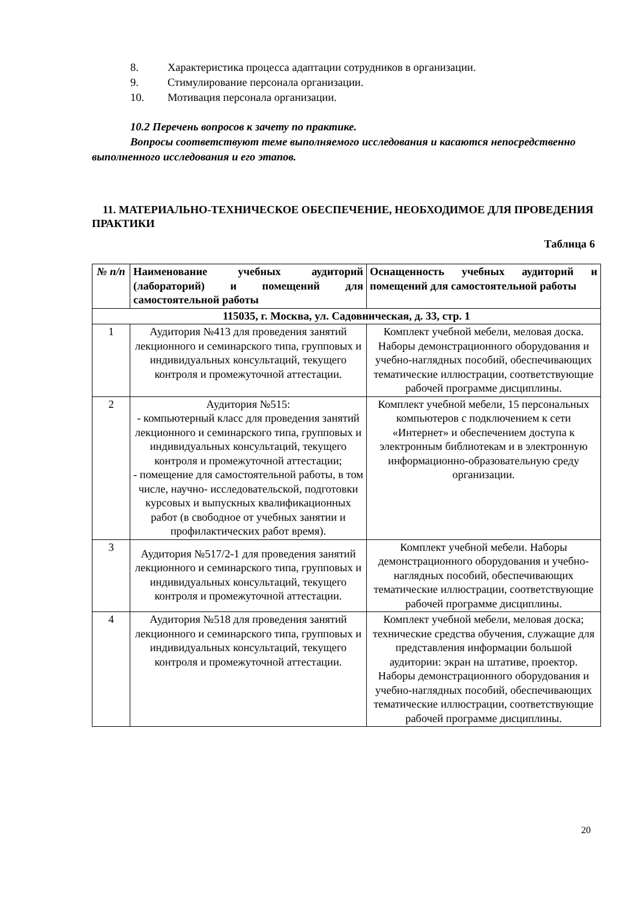8. Характеристика процесса адаптации сотрудников в организации.
9. Стимулирование персонала организации.
10. Мотивация персонала организации.
10.2 Перечень вопросов к зачету по практике.
Вопросы соответствуют теме выполняемого исследования и касаются непосредственно выполненного исследования и его этапов.
11. МАТЕРИАЛЬНО-ТЕХНИЧЕСКОЕ ОБЕСПЕЧЕНИЕ, НЕОБХОДИМОЕ ДЛЯ ПРОВЕДЕНИЯ ПРАКТИКИ
Таблица 6
| № п/п | Наименование учебных аудиторий (лабораторий) и помещений для самостоятельной работы | Оснащенность учебных аудиторий и помещений для самостоятельной работы |
| --- | --- | --- |
| 115035, г. Москва, ул. Садовническая, д. 33, стр. 1 | | |
| 1 | Аудитория №413 для проведения занятий лекционного и семинарского типа, групповых и индивидуальных консультаций, текущего контроля и промежуточной аттестации. | Комплект учебной мебели, меловая доска. Наборы демонстрационного оборудования и учебно-наглядных пособий, обеспечивающих тематические иллюстрации, соответствующие рабочей программе дисциплины. |
| 2 | Аудитория №515: - компьютерный класс для проведения занятий лекционного и семинарского типа, групповых и индивидуальных консультаций, текущего контроля и промежуточной аттестации; - помещение для самостоятельной работы, в том числе, научно- исследовательской, подготовки курсовых и выпускных квалификационных работ (в свободное от учебных занятии и профилактических работ время). | Комплект учебной мебели, 15 персональных компьютеров с подключением к сети «Интернет» и обеспечением доступа к электронным библиотекам и в электронную информационно-образовательную среду организации. |
| 3 | Аудитория №517/2-1 для проведения занятий лекционного и семинарского типа, групповых и индивидуальных консультаций, текущего контроля и промежуточной аттестации. | Комплект учебной мебели. Наборы демонстрационного оборудования и учебно-наглядных пособий, обеспечивающих тематические иллюстрации, соответствующие рабочей программе дисциплины. |
| 4 | Аудитория №518 для проведения занятий лекционного и семинарского типа, групповых и индивидуальных консультаций, текущего контроля и промежуточной аттестации. | Комплект учебной мебели, меловая доска; технические средства обучения, служащие для представления информации большой аудитории: экран на штативе, проектор. Наборы демонстрационного оборудования и учебно-наглядных пособий, обеспечивающих тематические иллюстрации, соответствующие рабочей программе дисциплины. |
20